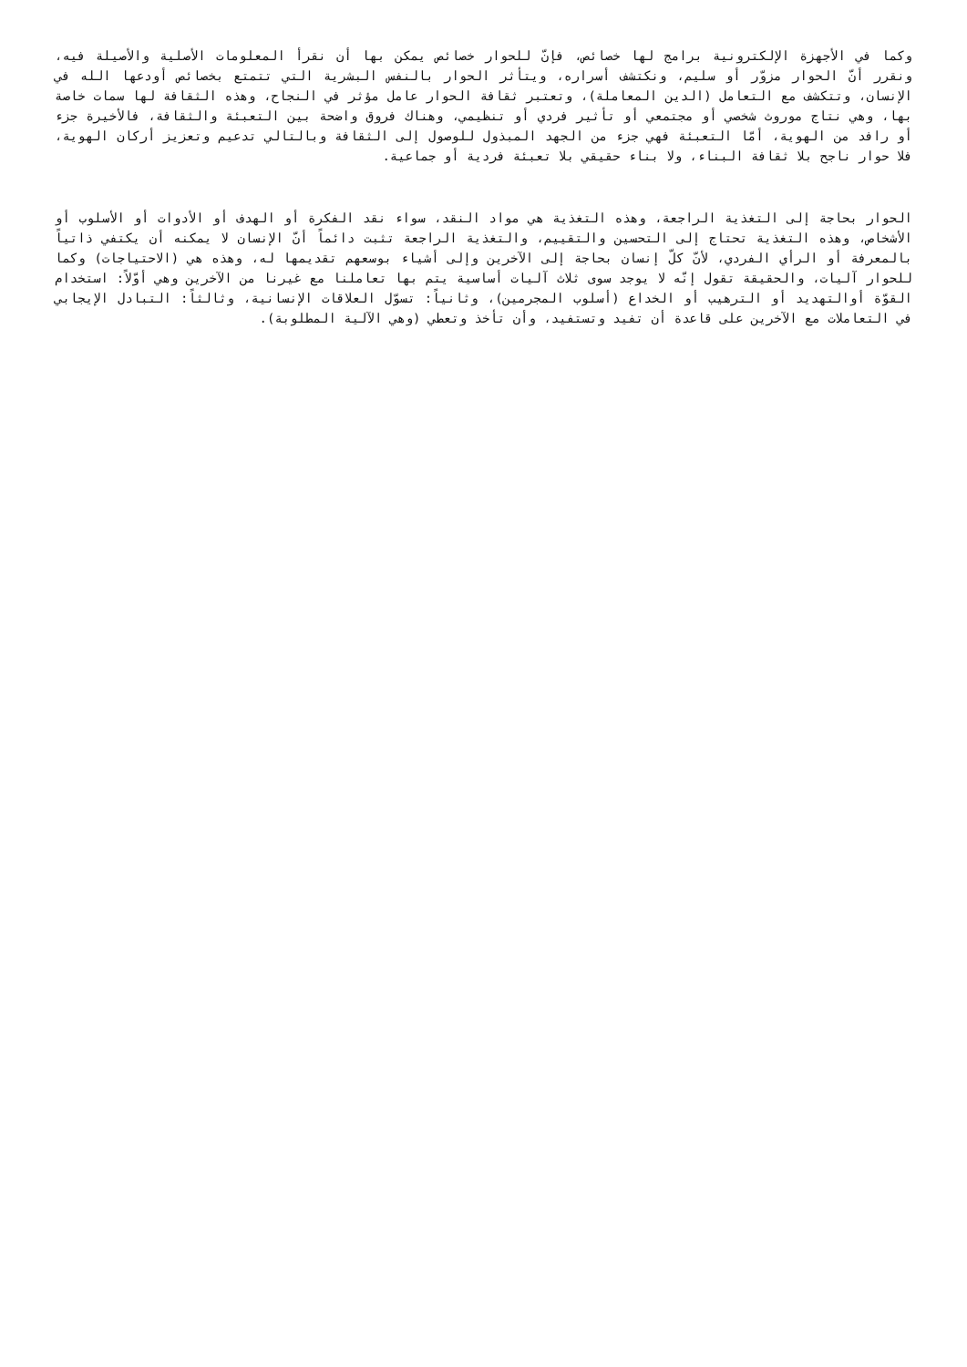وكما في الأجهزة الإلكترونية برامج لها خصائص، فإنّ للحوار خصائص يمكن بها أن نقرأ المعلومات الأصلية والأصيلة فيه، ونقرر أنّ الحوار مزوّر أو سليم، ونكتشف أسراره، ويتأثر الحوار بالنفس البشرية التي تتمتع بخصائص أودعها الله في الإنسان، وتتكشف مع التعامل (الدين المعاملة)، وتعتبر ثقافة الحوار عامل مؤثر في النجاح، وهذه الثقافة لها سمات خاصة بها، وهي نتاج موروث شخصي أو مجتمعي أو تأثير فردي أو تنظيمي، وهناك فروق واضحة بين التعبئة والثقافة، فالأخيرة جزء أو رافد من الهوية، أمّا التعبئة فهي جزء من الجهد المبذول للوصول إلى الثقافة وبالتالي تدعيم وتعزيز أركان الهوية، فلا حوار ناجح بلا ثقافة البناء، ولا بناء حقيقي بلا تعبئة فردية أو جماعية.
الحوار بحاجة إلى التغذية الراجعة، وهذه التغذية هي مواد النقد، سواء نقد الفكرة أو الهدف أو الأدوات أو الأسلوب أو الأشخاص، وهذه التغذية تحتاج إلى التحسين والتقييم، والتغذية الراجعة تثبت دائماً أنّ الإنسان لا يمكنه أن يكتفي ذاتياً بالمعرفة أو الرأي الفردي، لأنّ كلّ إنسان بحاجة إلى الآخرين وإلى أشياء بوسعهم تقديمها له، وهذه هي (الاحتياجات) وكما للحوار آليات، والحقيقة تقول إنّه لا يوجد سوى ثلاث آليات أساسية يتم بها تعاملنا مع غيرنا من الآخرين وهي أوّلاً: استخدام القوّة أوالتهديد أو الترهيب أو الخداع (أسلوب المجرمين)، وثانياً: تسوّل العلاقات الإنسانية، وثالثاً: التبادل الإيجابي في التعاملات مع الآخرين على قاعدة أن تفيد وتستفيد، وأن تأخذ وتعطي (وهي الآلية المطلوبة).